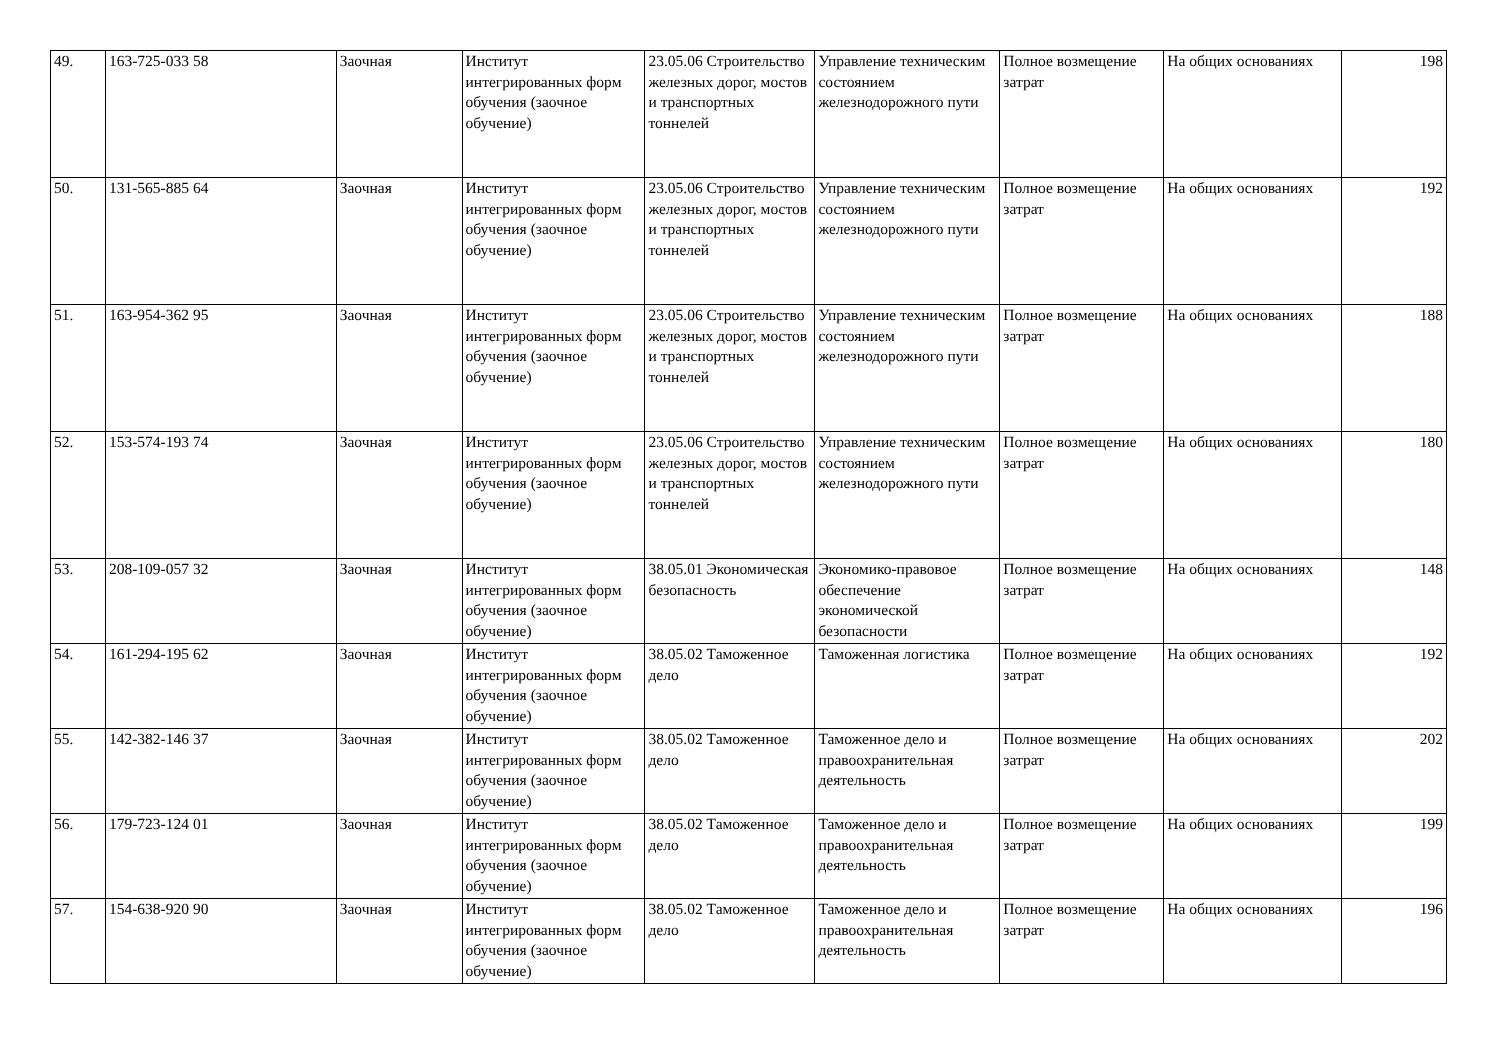| 49. | 163-725-033 58 | Заочная | Институт интегрированных форм обучения (заочное обучение) | 23.05.06 Строительство железных дорог, мостов и транспортных тоннелей | Управление техническим состоянием железнодорожного пути | Полное возмещение затрат | На общих основаниях | 198 |
| 50. | 131-565-885 64 | Заочная | Институт интегрированных форм обучения (заочное обучение) | 23.05.06 Строительство железных дорог, мостов и транспортных тоннелей | Управление техническим состоянием железнодорожного пути | Полное возмещение затрат | На общих основаниях | 192 |
| 51. | 163-954-362 95 | Заочная | Институт интегрированных форм обучения (заочное обучение) | 23.05.06 Строительство железных дорог, мостов и транспортных тоннелей | Управление техническим состоянием железнодорожного пути | Полное возмещение затрат | На общих основаниях | 188 |
| 52. | 153-574-193 74 | Заочная | Институт интегрированных форм обучения (заочное обучение) | 23.05.06 Строительство железных дорог, мостов и транспортных тоннелей | Управление техническим состоянием железнодорожного пути | Полное возмещение затрат | На общих основаниях | 180 |
| 53. | 208-109-057 32 | Заочная | Институт интегрированных форм обучения (заочное обучение) | 38.05.01 Экономическая безопасность | Экономико-правовое обеспечение экономической безопасности | Полное возмещение затрат | На общих основаниях | 148 |
| 54. | 161-294-195 62 | Заочная | Институт интегрированных форм обучения (заочное обучение) | 38.05.02 Таможенное дело | Таможенная логистика | Полное возмещение затрат | На общих основаниях | 192 |
| 55. | 142-382-146 37 | Заочная | Институт интегрированных форм обучения (заочное обучение) | 38.05.02 Таможенное дело | Таможенное дело и правоохранительная деятельность | Полное возмещение затрат | На общих основаниях | 202 |
| 56. | 179-723-124 01 | Заочная | Институт интегрированных форм обучения (заочное обучение) | 38.05.02 Таможенное дело | Таможенное дело и правоохранительная деятельность | Полное возмещение затрат | На общих основаниях | 199 |
| 57. | 154-638-920 90 | Заочная | Институт интегрированных форм обучения (заочное обучение) | 38.05.02 Таможенное дело | Таможенное дело и правоохранительная деятельность | Полное возмещение затрат | На общих основаниях | 196 |